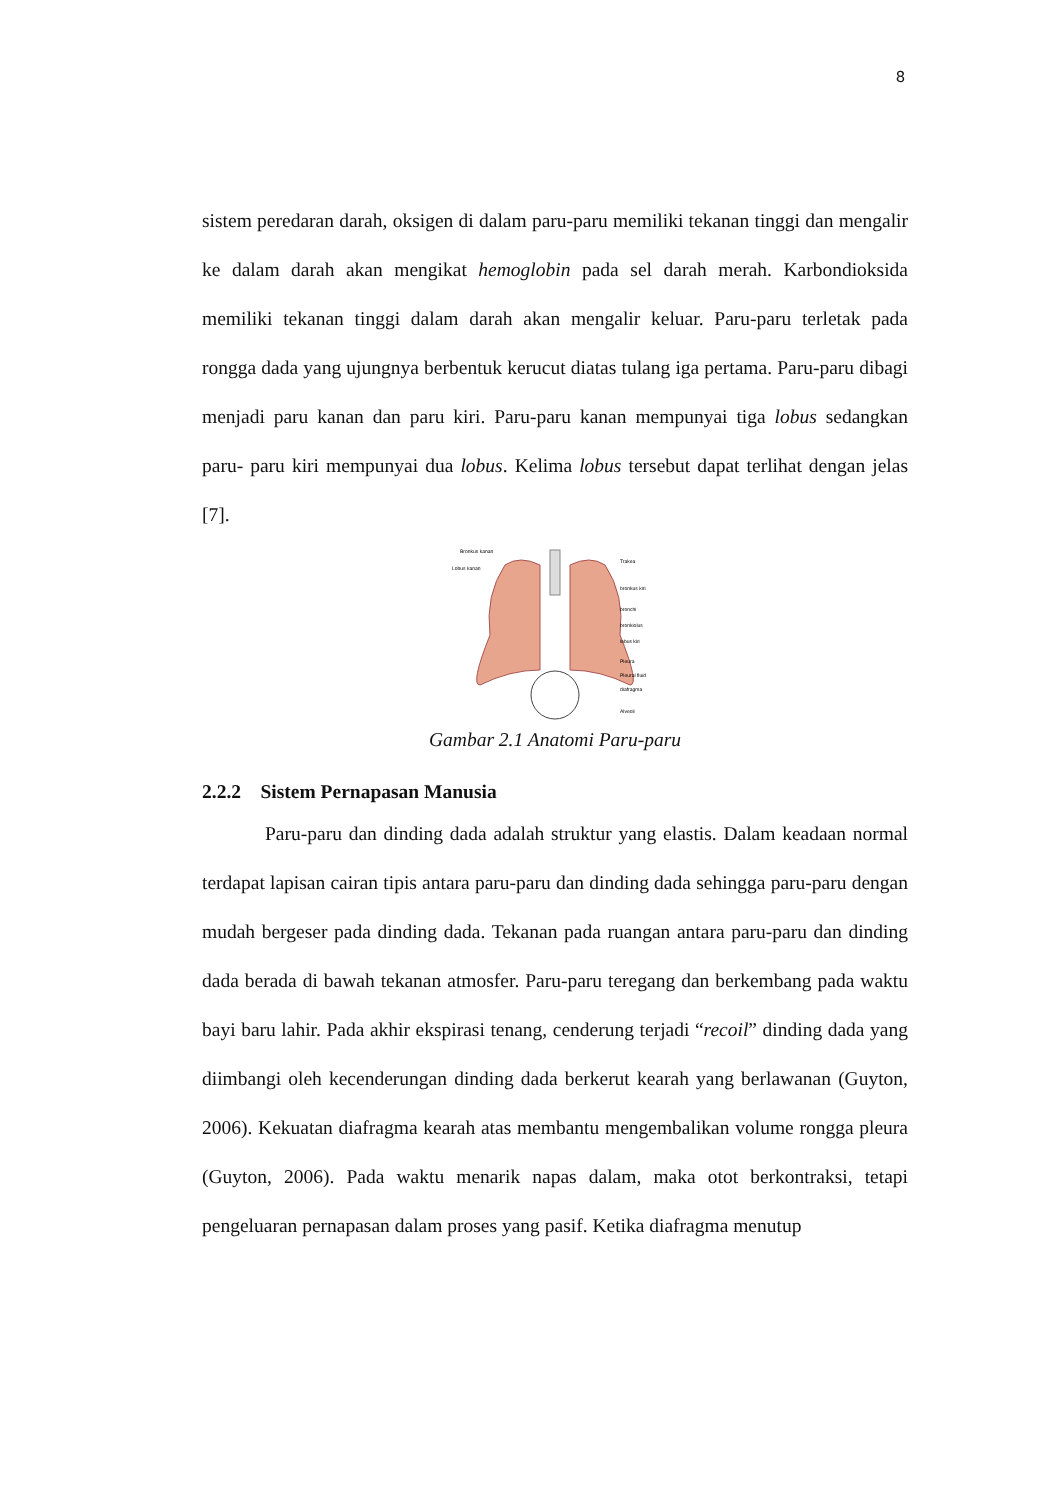8
sistem peredaran darah, oksigen di dalam paru-paru memiliki tekanan tinggi dan mengalir ke dalam darah akan mengikat hemoglobin pada sel darah merah. Karbondioksida memiliki tekanan tinggi dalam darah akan mengalir keluar. Paru-paru terletak pada rongga dada yang ujungnya berbentuk kerucut diatas tulang iga pertama. Paru-paru dibagi menjadi paru kanan dan paru kiri. Paru-paru kanan mempunyai tiga lobus sedangkan paru- paru kiri mempunyai dua lobus. Kelima lobus tersebut dapat terlihat dengan jelas [7].
Bronkus kanan
Lobus kanan
Trakea
bronkus kiri
bronchi
bronkiolus
lobus kiri
Pleura
Pleural fluid
diafragma
Alveoli
Gambar 2.1 Anatomi Paru-paru
2.2.2 Sistem Pernapasan Manusia
Paru-paru dan dinding dada adalah struktur yang elastis. Dalam keadaan normal terdapat lapisan cairan tipis antara paru-paru dan dinding dada sehingga paru-paru dengan mudah bergeser pada dinding dada. Tekanan pada ruangan antara paru-paru dan dinding dada berada di bawah tekanan atmosfer. Paru-paru teregang dan berkembang pada waktu bayi baru lahir. Pada akhir ekspirasi tenang, cenderung terjadi “recoil” dinding dada yang diimbangi oleh kecenderungan dinding dada berkerut kearah yang berlawanan (Guyton, 2006). Kekuatan diafragma kearah atas membantu mengembalikan volume rongga pleura (Guyton, 2006). Pada waktu menarik napas dalam, maka otot berkontraksi, tetapi pengeluaran pernapasan dalam proses yang pasif. Ketika diafragma menutup